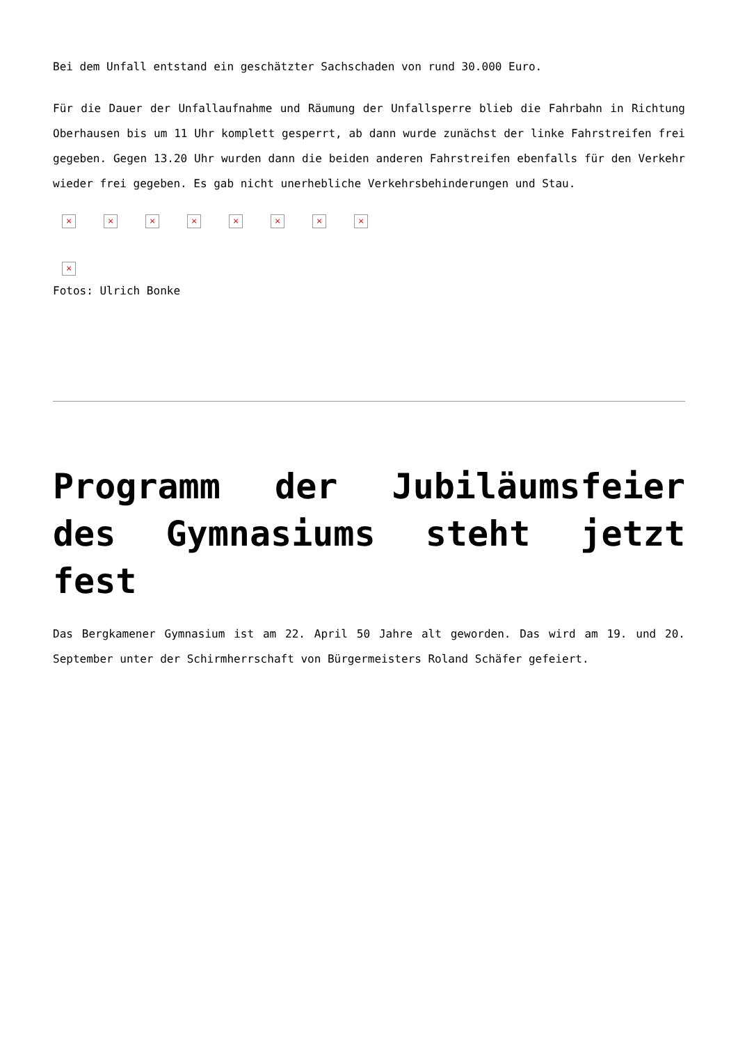Bei dem Unfall entstand ein geschätzter Sachschaden von rund 30.000 Euro.
Für die Dauer der Unfallaufnahme und Räumung der Unfallsperre blieb die Fahrbahn in Richtung Oberhausen bis um 11 Uhr komplett gesperrt, ab dann wurde zunächst der linke Fahrstreifen frei gegeben. Gegen 13.20 Uhr wurden dann die beiden anderen Fahrstreifen ebenfalls für den Verkehr wieder frei gegeben. Es gab nicht unerhebliche Verkehrsbehinderungen und Stau.
× × × × × × × ×
×
Fotos: Ulrich Bonke
Programm der Jubiläumsfeier des Gymnasiums steht jetzt fest
Das Bergkamener Gymnasium ist am 22. April 50 Jahre alt geworden. Das wird am 19. und 20. September unter der Schirmherrschaft von Bürgermeisters Roland Schäfer gefeiert.